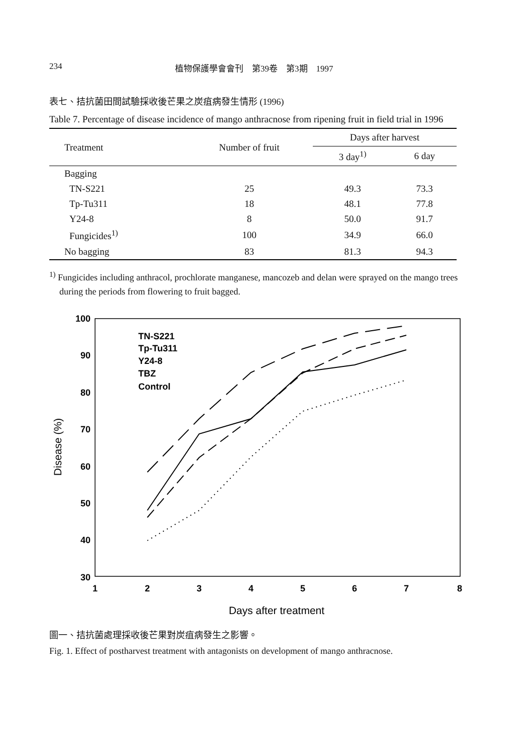234 植物保護學會會刊　第39卷　第3期　1997
表七、拮抗菌田間試驗採收後芒果之炭疽病發生情形 (1996)
Table 7. Percentage of disease incidence of mango anthracnose from ripening fruit in field trial in 1996
| Treatment | Number of fruit | Days after harvest | |
| --- | --- | --- | --- |
| | | 3 day<sup>1)</sup> | 6 day |
| Bagging | | | |
| TN-S221 | 25 | 49.3 | 73.3 |
| Tp-Tu311 | 18 | 48.1 | 77.8 |
| Y24-8 | 8 | 50.0 | 91.7 |
| Fungicides<sup>1)</sup> | 100 | 34.9 | 66.0 |
| No bagging | 83 | 81.3 | 94.3 |
<sup>1)</sup> Fungicides including anthracol, prochlorate manganese, mancozeb and delan were sprayed on the mango trees during the periods from flowering to fruit bagged.
100
90
80
70
60
50
40
30
1
2
3
4
5
6
7
8
Days after treatment
Disease (%)
TN-S221
Tp-Tu311
Y24-8
TBZ
Control
圖一、拮抗菌處理採收後芒果對炭疽病發生之影響。
Fig. 1. Effect of postharvest treatment with antagonists on development of mango anthracnose.